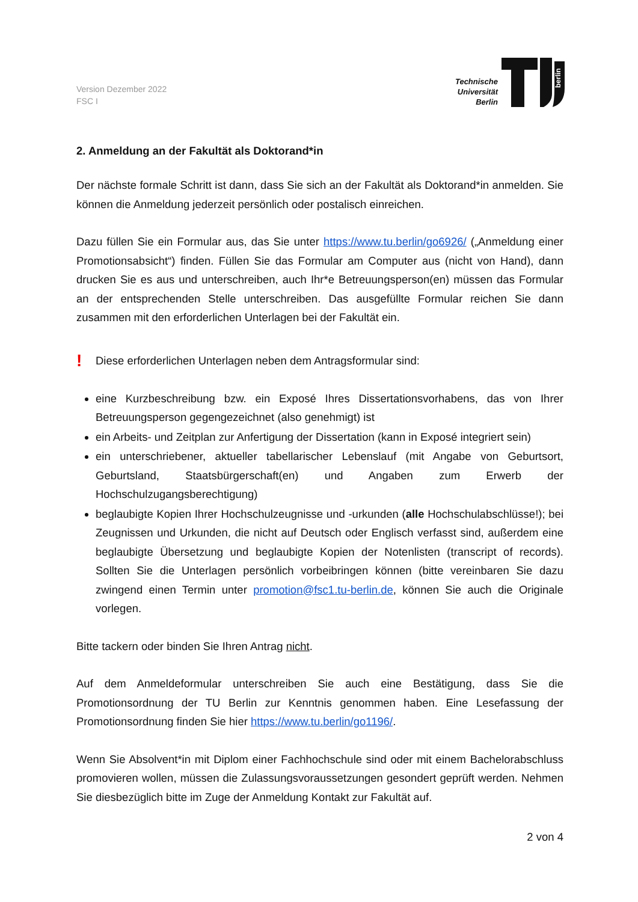Version Dezember 2022
FSC I
Technische
Universität
Berlin
berlin
2. Anmeldung an der Fakultät als Doktorand*in
Der nächste formale Schritt ist dann, dass Sie sich an der Fakultät als Doktorand*in anmelden. Sie können die Anmeldung jederzeit persönlich oder postalisch einreichen.
Dazu füllen Sie ein Formular aus, das Sie unter https://www.tu.berlin/go6926/ („Anmeldung einer Promotionsabsicht“) finden. Füllen Sie das Formular am Computer aus (nicht von Hand), dann drucken Sie es aus und unterschreiben, auch Ihr*e Betreuungsperson(en) müssen das Formular an der entsprechenden Stelle unterschreiben. Das ausgefüllte Formular reichen Sie dann zusammen mit den erforderlichen Unterlagen bei der Fakultät ein.
!
Diese erforderlichen Unterlagen neben dem Antragsformular sind:
eine Kurzbeschreibung bzw. ein Exposé Ihres Dissertationsvorhabens, das von Ihrer Betreuungsperson gegengezeichnet (also genehmigt) ist
ein Arbeits- und Zeitplan zur Anfertigung der Dissertation (kann in Exposé integriert sein)
ein unterschriebener, aktueller tabellarischer Lebenslauf (mit Angabe von Geburtsort, Geburtsland, Staatsbürgerschaft(en) und Angaben zum Erwerb der Hochschulzugangsberechtigung)
beglaubigte Kopien Ihrer Hochschulzeugnisse und -urkunden (alle Hochschulabschlüsse!); bei Zeugnissen und Urkunden, die nicht auf Deutsch oder Englisch verfasst sind, außerdem eine beglaubigte Übersetzung und beglaubigte Kopien der Notenlisten (transcript of records). Sollten Sie die Unterlagen persönlich vorbeibringen können (bitte vereinbaren Sie dazu zwingend einen Termin unter promotion@fsc1.tu-berlin.de, können Sie auch die Originale vorlegen.
Bitte tackern oder binden Sie Ihren Antrag nicht.
Auf dem Anmeldeformular unterschreiben Sie auch eine Bestätigung, dass Sie die Promotionsordnung der TU Berlin zur Kenntnis genommen haben. Eine Lesefassung der Promotionsordnung finden Sie hier https://www.tu.berlin/go1196/.
Wenn Sie Absolvent*in mit Diplom einer Fachhochschule sind oder mit einem Bachelorabschluss promovieren wollen, müssen die Zulassungsvoraussetzungen gesondert geprüft werden. Nehmen Sie diesbezüglich bitte im Zuge der Anmeldung Kontakt zur Fakultät auf.
2 von 4